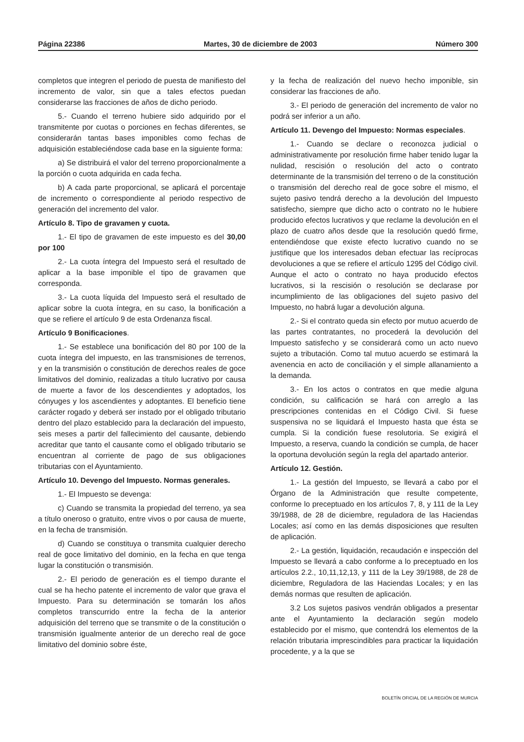Página 22386 Martes, 30 de diciembre de 2003 Número 300
completos que integren el periodo de puesta de manifiesto del incremento de valor, sin que a tales efectos puedan considerarse las fracciones de años de dicho periodo.
5.- Cuando el terreno hubiere sido adquirido por el transmitente por cuotas o porciones en fechas diferentes, se considerarán tantas bases imponibles como fechas de adquisición estableciéndose cada base en la siguiente forma:
a) Se distribuirá el valor del terreno proporcionalmente a la porción o cuota adquirida en cada fecha.
b) A cada parte proporcional, se aplicará el porcentaje de incremento o correspondiente al periodo respectivo de generación del incremento del valor.
Artículo 8. Tipo de gravamen y cuota.
1.- El tipo de gravamen de este impuesto es del 30,00 por 100
2.- La cuota íntegra del Impuesto será el resultado de aplicar a la base imponible el tipo de gravamen que corresponda.
3.- La cuota líquida del Impuesto será el resultado de aplicar sobre la cuota íntegra, en su caso, la bonificación a que se refiere el artículo 9 de esta Ordenanza fiscal.
Artículo 9 Bonificaciones.
1.- Se establece una bonificación del 80 por 100 de la cuota íntegra del impuesto, en las transmisiones de terrenos, y en la transmisión o constitución de derechos reales de goce limitativos del dominio, realizadas a título lucrativo por causa de muerte a favor de los descendientes y adoptados, los cónyuges y los ascendientes y adoptantes. El beneficio tiene carácter rogado y deberá ser instado por el obligado tributario dentro del plazo establecido para la declaración del impuesto, seis meses a partir del fallecimiento del causante, debiendo acreditar que tanto el causante como el obligado tributario se encuentran al corriente de pago de sus obligaciones tributarias con el Ayuntamiento.
Artículo 10. Devengo del Impuesto. Normas generales.
1.- El Impuesto se devenga:
c) Cuando se transmita la propiedad del terreno, ya sea a título oneroso o gratuito, entre vivos o por causa de muerte, en la fecha de transmisión.
d) Cuando se constituya o transmita cualquier derecho real de goce limitativo del dominio, en la fecha en que tenga lugar la constitución o transmisión.
2.- El periodo de generación es el tiempo durante el cual se ha hecho patente el incremento de valor que grava el Impuesto. Para su determinación se tomarán los años completos transcurrido entre la fecha de la anterior adquisición del terreno que se transmite o de la constitución o transmisión igualmente anterior de un derecho real de goce limitativo del dominio sobre éste,
y la fecha de realización del nuevo hecho imponible, sin considerar las fracciones de año.
3.- El periodo de generación del incremento de valor no podrá ser inferior a un año.
Artículo 11. Devengo del Impuesto: Normas especiales.
1.- Cuando se declare o reconozca judicial o administrativamente por resolución firme haber tenido lugar la nulidad, rescisión o resolución del acto o contrato determinante de la transmisión del terreno o de la constitución o transmisión del derecho real de goce sobre el mismo, el sujeto pasivo tendrá derecho a la devolución del Impuesto satisfecho, siempre que dicho acto o contrato no le hubiere producido efectos lucrativos y que reclame la devolución en el plazo de cuatro años desde que la resolución quedó firme, entendiéndose que existe efecto lucrativo cuando no se justifique que los interesados deban efectuar las recíprocas devoluciones a que se refiere el artículo 1295 del Código civil. Aunque el acto o contrato no haya producido efectos lucrativos, si la rescisión o resolución se declarase por incumplimiento de las obligaciones del sujeto pasivo del Impuesto, no habrá lugar a devolución alguna.
2.- Si el contrato queda sin efecto por mutuo acuerdo de las partes contratantes, no procederá la devolución del Impuesto satisfecho y se considerará como un acto nuevo sujeto a tributación. Como tal mutuo acuerdo se estimará la avenencia en acto de conciliación y el simple allanamiento a la demanda.
3.- En los actos o contratos en que medie alguna condición, su calificación se hará con arreglo a las prescripciones contenidas en el Código Civil. Si fuese suspensiva no se liquidará el Impuesto hasta que ésta se cumpla. Si la condición fuese resolutoria. Se exigirá el Impuesto, a reserva, cuando la condición se cumpla, de hacer la oportuna devolución según la regla del apartado anterior.
Artículo 12. Gestión.
1.- La gestión del Impuesto, se llevará a cabo por el Órgano de la Administración que resulte competente, conforme lo preceptuado en los artículos 7, 8, y 111 de la Ley 39/1988, de 28 de diciembre, reguladora de las Haciendas Locales; así como en las demás disposiciones que resulten de aplicación.
2.- La gestión, liquidación, recaudación e inspección del Impuesto se llevará a cabo conforme a lo preceptuado en los artículos 2.2., 10,11,12,13, y 111 de la Ley 39/1988, de 28 de diciembre, Reguladora de las Haciendas Locales; y en las demás normas que resulten de aplicación.
3.2 Los sujetos pasivos vendrán obligados a presentar ante el Ayuntamiento la declaración según modelo establecido por el mismo, que contendrá los elementos de la relación tributaria imprescindibles para practicar la liquidación procedente, y a la que se
BOLETÍN OFICIAL DE LA REGIÓN DE MURCIA